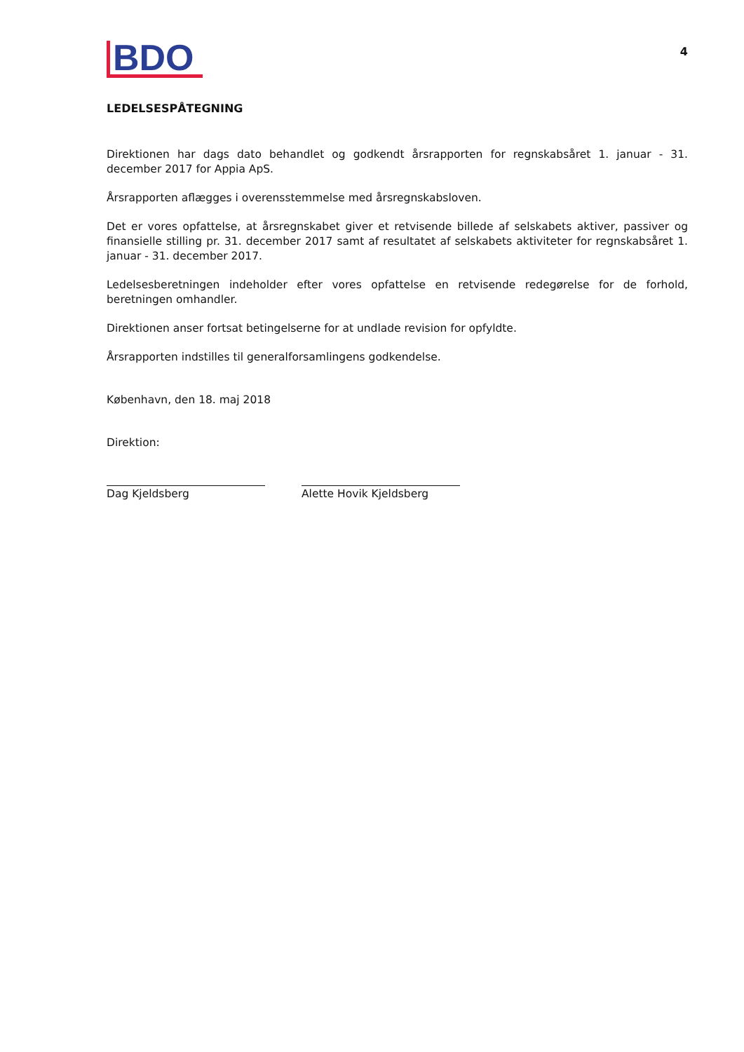BDO
4
LEDELSESPÅTEGNING
Direktionen har dags dato behandlet og godkendt årsrapporten for regnskabsåret 1. januar - 31. december 2017 for Appia ApS.
Årsrapporten aflægges i overensstemmelse med årsregnskabsloven.
Det er vores opfattelse, at årsregnskabet giver et retvisende billede af selskabets aktiver, passiver og finansielle stilling pr. 31. december 2017 samt af resultatet af selskabets aktiviteter for regnskabsåret 1. januar - 31. december 2017.
Ledelsesberetningen indeholder efter vores opfattelse en retvisende redegørelse for de forhold, beretningen omhandler.
Direktionen anser fortsat betingelserne for at undlade revision for opfyldte.
Årsrapporten indstilles til generalforsamlingens godkendelse.
København, den 18. maj 2018
Direktion:
Dag Kjeldsberg Alette Hovik Kjeldsberg